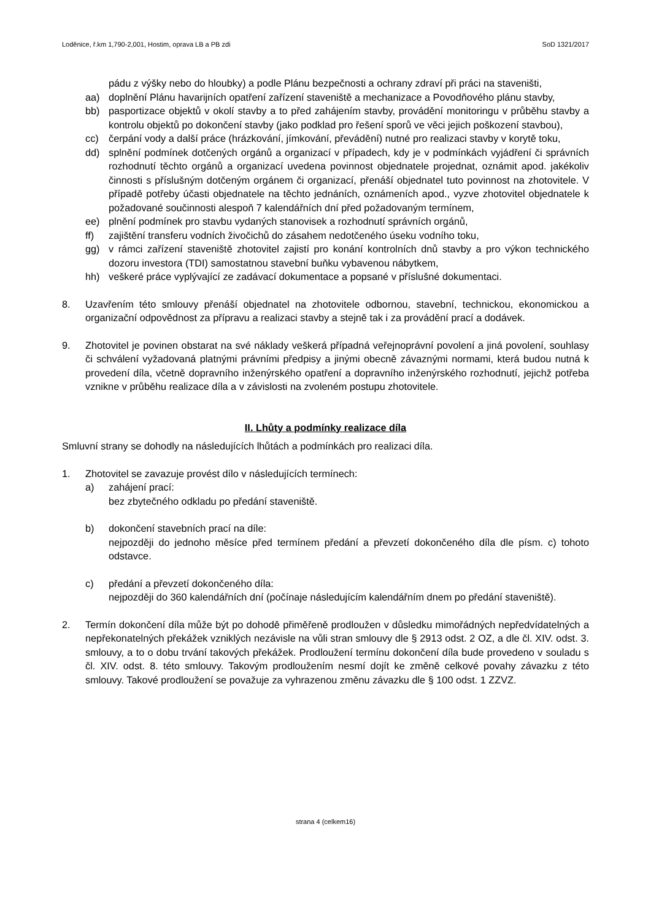Loděnice, ř.km 1,790-2,001, Hostim, oprava LB a PB zdi SoD 1321/2017
pádu z výšky nebo do hloubky) a podle Plánu bezpečnosti a ochrany zdraví při práci na staveništi,
aa) doplnění Plánu havarijních opatření zařízení staveniště a mechanizace a Povodňového plánu stavby,
bb) pasportizace objektů v okolí stavby a to před zahájením stavby, provádění monitoringu v průběhu stavby a kontrolu objektů po dokončení stavby (jako podklad pro řešení sporů ve věci jejich poškození stavbou),
cc) čerpání vody a další práce (hrázkování, jímkování, převádění) nutné pro realizaci stavby v korytě toku,
dd) splnění podmínek dotčených orgánů a organizací v případech, kdy je v podmínkách vyjádření či správních rozhodnutí těchto orgánů a organizací uvedena povinnost objednatele projednat, oznámit apod. jakékoliv činnosti s příslušným dotčeným orgánem či organizací, přenáší objednatel tuto povinnost na zhotovitele. V případě potřeby účasti objednatele na těchto jednáních, oznámeních apod., vyzve zhotovitel objednatele k požadované součinnosti alespoň 7 kalendářních dní před požadovaným termínem,
ee) plnění podmínek pro stavbu vydaných stanovisek a rozhodnutí správních orgánů,
ff) zajištění transferu vodních živočichů do zásahem nedotčeného úseku vodního toku,
gg) v rámci zařízení staveniště zhotovitel zajistí pro konání kontrolních dnů stavby a pro výkon technického dozoru investora (TDI) samostatnou stavební buňku vybavenou nábytkem,
hh) veškeré práce vyplývající ze zadávací dokumentace a popsané v příslušné dokumentaci.
8. Uzavřením této smlouvy přenáší objednatel na zhotovitele odbornou, stavební, technickou, ekonomickou a organizační odpovědnost za přípravu a realizaci stavby a stejně tak i za provádění prací a dodávek.
9. Zhotovitel je povinen obstarat na své náklady veškerá případná veřejnoprávní povolení a jiná povolení, souhlasy či schválení vyžadovaná platnými právními předpisy a jinými obecně závaznými normami, která budou nutná k provedení díla, včetně dopravního inženýrského opatření a dopravního inženýrského rozhodnutí, jejichž potřeba vznikne v průběhu realizace díla a v závislosti na zvoleném postupu zhotovitele.
II. Lhůty a podmínky realizace díla
Smluvní strany se dohodly na následujících lhůtách a podmínkách pro realizaci díla.
1. Zhotovitel se zavazuje provést dílo v následujících termínech:
a) zahájení prací:
bez zbytečného odkladu po předání staveniště.
b) dokončení stavebních prací na díle:
nejpozději do jednoho měsíce před termínem předání a převzetí dokončeného díla dle písm. c) tohoto odstavce.
c) předání a převzetí dokončeného díla:
nejpozději do 360 kalendářních dní (počínaje následujícím kalendářním dnem po předání staveniště).
2. Termín dokončení díla může být po dohodě přiměřeně prodloužen v důsledku mimořádných nepředvídatelných a nepřekonatelných překážek vzniklých nezávisle na vůli stran smlouvy dle § 2913 odst. 2 OZ, a dle čl. XIV. odst. 3. smlouvy, a to o dobu trvání takových překážek. Prodloužení termínu dokončení díla bude provedeno v souladu s čl. XIV. odst. 8. této smlouvy. Takovým prodloužením nesmí dojít ke změně celkové povahy závazku z této smlouvy. Takové prodloužení se považuje za vyhrazenou změnu závazku dle § 100 odst. 1 ZZVZ.
strana 4 (celkem16)